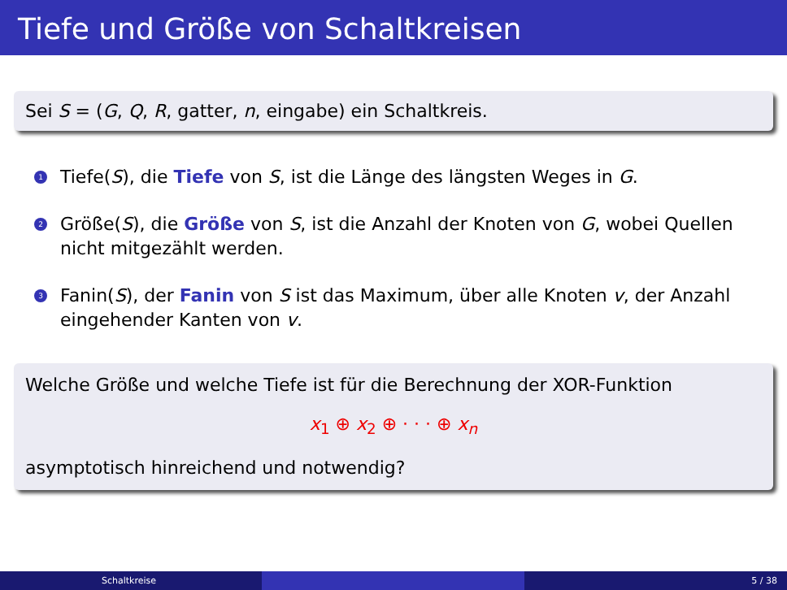Tiefe und Größe von Schaltkreisen
Sei S = (G, Q, R, gatter, n, eingabe) ein Schaltkreis.
1 Tiefe(S), die Tiefe von S, ist die Länge des längsten Weges in G.
2 Größe(S), die Größe von S, ist die Anzahl der Knoten von G, wobei Quellen nicht mitgezählt werden.
3 Fanin(S), der Fanin von S ist das Maximum, über alle Knoten v, der Anzahl eingehender Kanten von v.
Welche Größe und welche Tiefe ist für die Berechnung der XOR-Funktion
x<sub>1</sub> ⊕ x<sub>2</sub> ⊕ · · · ⊕ x<sub>n</sub>
asymptotisch hinreichend und notwendig?
Schaltkreise 5 / 38